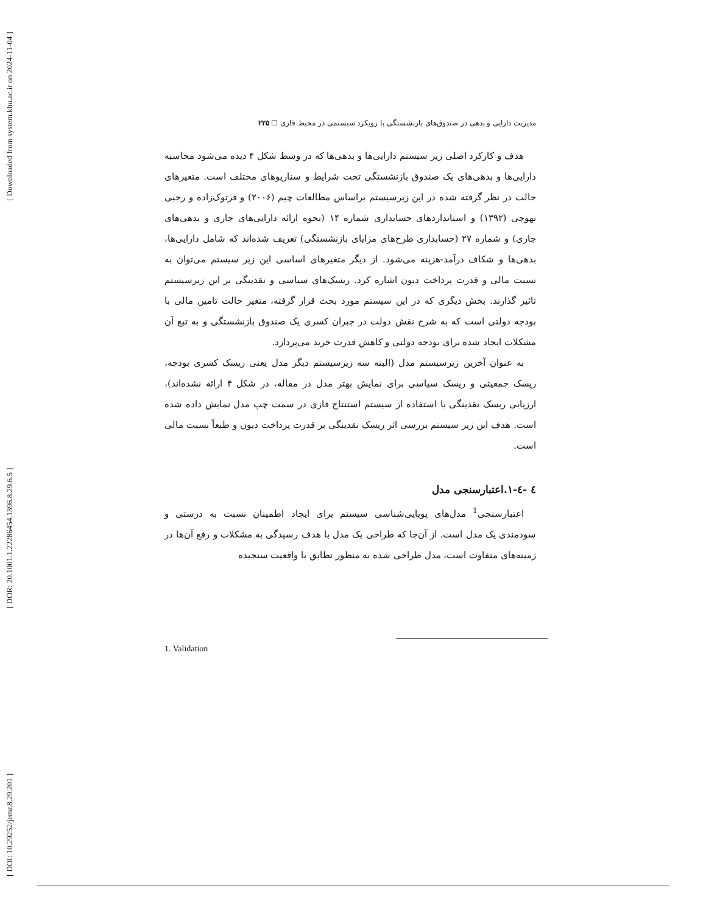[ Downloaded from system.khu.ac.ir on 2024-11-04 ]
[ DOR: 20.1001.1.22286454.1396.8.29.6.5 ]
[ DOI: 10.29252/jemr.8.29.201 ]
مدیریت دارایی و بدهی در صندوق‌های بازنشستگی با رویکرد سیستمی در محیط فازی ☐ ۲۲۵
هدف و کارکرد اصلی زیر سیستم دارایی‌ها و بدهی‌ها که در وسط شکل ۴ دیده می‌شود محاسبه دارایی‌ها و بدهی‌های یک صندوق بازنشستگی تحت شرایط و سناریوهای مختلف است. متغیرهای حالت در نظر گرفته شده در این زیرسیستم براساس مطالعات چیم (۲۰۰۶) و فرتوک‌زاده و رجبی نهوجی (۱۳۹۲) و استانداردهای حسابداری شماره ۱۴ (نحوه ارائه دارایی‌های جاری و بدهی‌های جاری) و شماره ۲۷ (حسابداری طرح‌های مزایای بازنشستگی) تعریف شده‌اند که شامل دارایی‌ها، بدهی‌ها و شکاف درآمد-هزینه می‌شود. از دیگر متغیرهای اساسی این زیر سیستم می‌توان به نسبت مالی و قدرت پرداخت دیون اشاره کرد. ریسک‌های سیاسی و نقدینگی بر این زیرسیستم تاثیر گذارند. بخش دیگری که در این سیستم مورد بحث قرار گرفته، متغیر حالت تامین مالی با بودجه دولتی است که به شرح نقش دولت در جبران کسری یک صندوق بازنشستگی و به تبع آن مشکلات ایجاد شده برای بودجه دولتی و کاهش قدرت خرید می‌پردازد.
به عنوان آخرین زیرسیستم مدل (البته سه زیرسیستم دیگر مدل یعنی ریسک کسری بودجه، ریسک جمعیتی و ریسک سیاسی برای نمایش بهتر مدل در مقاله، در شکل ۴ ارائه نشده‌اند)، ارزیابی ریسک نقدینگی با استفاده از سیستم استنتاج فازی در سمت چپ مدل نمایش داده شده است. هدف این زیر سیستم بررسی اثر ریسک نقدینگی بر قدرت پرداخت دیون و طبعاً نسبت مالی است.
٤ -٤-١.اعتبارسنجی مدل
اعتبارسنجی<sup>1</sup> مدل‌های پویایی‌شناسی سیستم برای ایجاد اطمینان نسبت به درستی و سودمندی یک مدل است. از آن‌جا که طراحی یک مدل با هدف رسیدگی به مشکلات و رفع آن‌ها در زمینه‌های متفاوت است، مدل طراحی شده به منظور تطابق با واقعیت سنجیده
1. Validation